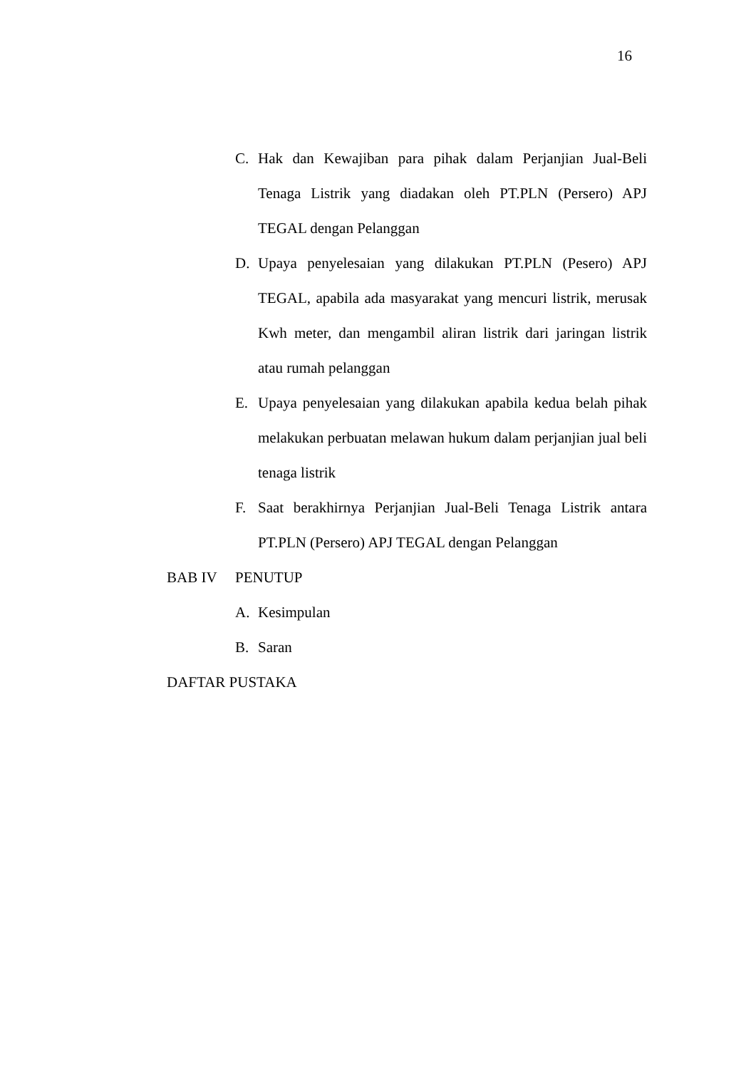16
C. Hak dan Kewajiban para pihak dalam Perjanjian Jual-Beli Tenaga Listrik yang diadakan oleh PT.PLN (Persero) APJ TEGAL dengan Pelanggan
D. Upaya penyelesaian yang dilakukan PT.PLN (Pesero) APJ TEGAL, apabila ada masyarakat yang mencuri listrik, merusak Kwh meter, dan mengambil aliran listrik dari jaringan listrik atau rumah pelanggan
E. Upaya penyelesaian yang dilakukan apabila kedua belah pihak melakukan perbuatan melawan hukum dalam perjanjian jual beli tenaga listrik
F. Saat berakhirnya Perjanjian Jual-Beli Tenaga Listrik antara PT.PLN (Persero) APJ TEGAL dengan Pelanggan
BAB IV PENUTUP
A. Kesimpulan
B. Saran
DAFTAR PUSTAKA